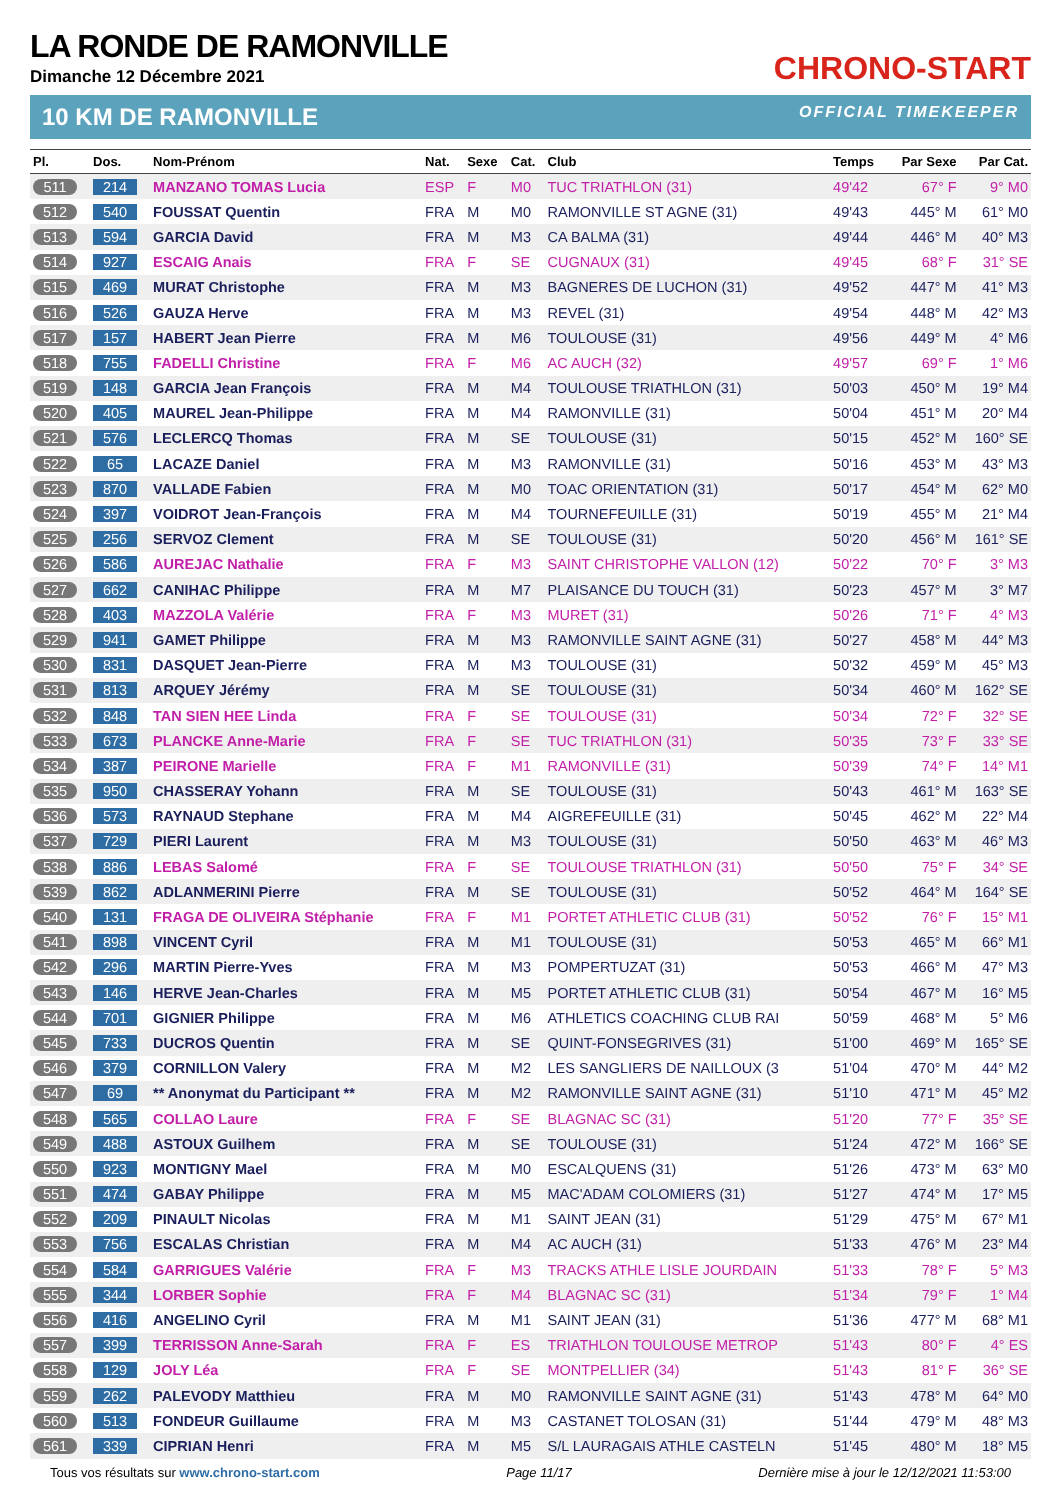LA RONDE DE RAMONVILLE
Dimanche 12 Décembre 2021
CHRONO-START
10 KM DE RAMONVILLE OFFICIAL TIMEKEEPER
| Pl. | Dos. | Nom-Prénom | Nat. | Sexe | Cat. | Club | Temps | Par Sexe | Par Cat. |
| --- | --- | --- | --- | --- | --- | --- | --- | --- | --- |
| 511 | 214 | MANZANO TOMAS Lucia | ESP | F | M0 | TUC TRIATHLON (31) | 49'42 | 67° F | 9° M0 |
| 512 | 540 | FOUSSAT Quentin | FRA | M | M0 | RAMONVILLE ST AGNE (31) | 49'43 | 445° M | 61° M0 |
| 513 | 594 | GARCIA David | FRA | M | M3 | CA BALMA (31) | 49'44 | 446° M | 40° M3 |
| 514 | 927 | ESCAIG Anais | FRA | F | SE | CUGNAUX (31) | 49'45 | 68° F | 31° SE |
| 515 | 469 | MURAT Christophe | FRA | M | M3 | BAGNERES DE LUCHON (31) | 49'52 | 447° M | 41° M3 |
| 516 | 526 | GAUZA Herve | FRA | M | M3 | REVEL (31) | 49'54 | 448° M | 42° M3 |
| 517 | 157 | HABERT Jean Pierre | FRA | M | M6 | TOULOUSE (31) | 49'56 | 449° M | 4° M6 |
| 518 | 755 | FADELLI Christine | FRA | F | M6 | AC AUCH (32) | 49'57 | 69° F | 1° M6 |
| 519 | 148 | GARCIA Jean François | FRA | M | M4 | TOULOUSE TRIATHLON (31) | 50'03 | 450° M | 19° M4 |
| 520 | 405 | MAUREL Jean-Philippe | FRA | M | M4 | RAMONVILLE (31) | 50'04 | 451° M | 20° M4 |
| 521 | 576 | LECLERCQ Thomas | FRA | M | SE | TOULOUSE (31) | 50'15 | 452° M | 160° SE |
| 522 | 65 | LACAZE Daniel | FRA | M | M3 | RAMONVILLE (31) | 50'16 | 453° M | 43° M3 |
| 523 | 870 | VALLADE Fabien | FRA | M | M0 | TOAC ORIENTATION (31) | 50'17 | 454° M | 62° M0 |
| 524 | 397 | VOIDROT Jean-François | FRA | M | M4 | TOURNEFEUILLE (31) | 50'19 | 455° M | 21° M4 |
| 525 | 256 | SERVOZ Clement | FRA | M | SE | TOULOUSE (31) | 50'20 | 456° M | 161° SE |
| 526 | 586 | AUREJAC Nathalie | FRA | F | M3 | SAINT CHRISTOPHE VALLON (12) | 50'22 | 70° F | 3° M3 |
| 527 | 662 | CANIHAC Philippe | FRA | M | M7 | PLAISANCE DU TOUCH (31) | 50'23 | 457° M | 3° M7 |
| 528 | 403 | MAZZOLA Valérie | FRA | F | M3 | MURET (31) | 50'26 | 71° F | 4° M3 |
| 529 | 941 | GAMET Philippe | FRA | M | M3 | RAMONVILLE SAINT AGNE (31) | 50'27 | 458° M | 44° M3 |
| 530 | 831 | DASQUET Jean-Pierre | FRA | M | M3 | TOULOUSE (31) | 50'32 | 459° M | 45° M3 |
| 531 | 813 | ARQUEY Jérémy | FRA | M | SE | TOULOUSE (31) | 50'34 | 460° M | 162° SE |
| 532 | 848 | TAN SIEN HEE Linda | FRA | F | SE | TOULOUSE (31) | 50'34 | 72° F | 32° SE |
| 533 | 673 | PLANCKE Anne-Marie | FRA | F | SE | TUC TRIATHLON (31) | 50'35 | 73° F | 33° SE |
| 534 | 387 | PEIRONE Marielle | FRA | F | M1 | RAMONVILLE (31) | 50'39 | 74° F | 14° M1 |
| 535 | 950 | CHASSERAY Yohann | FRA | M | SE | TOULOUSE (31) | 50'43 | 461° M | 163° SE |
| 536 | 573 | RAYNAUD Stephane | FRA | M | M4 | AIGREFEUILLE (31) | 50'45 | 462° M | 22° M4 |
| 537 | 729 | PIERI Laurent | FRA | M | M3 | TOULOUSE (31) | 50'50 | 463° M | 46° M3 |
| 538 | 886 | LEBAS Salomé | FRA | F | SE | TOULOUSE TRIATHLON (31) | 50'50 | 75° F | 34° SE |
| 539 | 862 | ADLANMERINI Pierre | FRA | M | SE | TOULOUSE (31) | 50'52 | 464° M | 164° SE |
| 540 | 131 | FRAGA DE OLIVEIRA Stéphanie | FRA | F | M1 | PORTET ATHLETIC CLUB (31) | 50'52 | 76° F | 15° M1 |
| 541 | 898 | VINCENT Cyril | FRA | M | M1 | TOULOUSE (31) | 50'53 | 465° M | 66° M1 |
| 542 | 296 | MARTIN Pierre-Yves | FRA | M | M3 | POMPERTUZAT (31) | 50'53 | 466° M | 47° M3 |
| 543 | 146 | HERVE Jean-Charles | FRA | M | M5 | PORTET ATHLETIC CLUB (31) | 50'54 | 467° M | 16° M5 |
| 544 | 701 | GIGNIER Philippe | FRA | M | M6 | ATHLETICS COACHING CLUB RAI | 50'59 | 468° M | 5° M6 |
| 545 | 733 | DUCROS Quentin | FRA | M | SE | QUINT-FONSEGRIVES (31) | 51'00 | 469° M | 165° SE |
| 546 | 379 | CORNILLON Valery | FRA | M | M2 | LES SANGLIERS DE NAILLOUX (3 | 51'04 | 470° M | 44° M2 |
| 547 | 69 | ** Anonymat du Participant ** | FRA | M | M2 | RAMONVILLE SAINT AGNE (31) | 51'10 | 471° M | 45° M2 |
| 548 | 565 | COLLAO Laure | FRA | F | SE | BLAGNAC SC (31) | 51'20 | 77° F | 35° SE |
| 549 | 488 | ASTOUX Guilhem | FRA | M | SE | TOULOUSE (31) | 51'24 | 472° M | 166° SE |
| 550 | 923 | MONTIGNY Mael | FRA | M | M0 | ESCALQUENS (31) | 51'26 | 473° M | 63° M0 |
| 551 | 474 | GABAY Philippe | FRA | M | M5 | MAC'ADAM COLOMIERS (31) | 51'27 | 474° M | 17° M5 |
| 552 | 209 | PINAULT Nicolas | FRA | M | M1 | SAINT JEAN (31) | 51'29 | 475° M | 67° M1 |
| 553 | 756 | ESCALAS Christian | FRA | M | M4 | AC AUCH (31) | 51'33 | 476° M | 23° M4 |
| 554 | 584 | GARRIGUES Valérie | FRA | F | M3 | TRACKS ATHLE LISLE JOURDAIN | 51'33 | 78° F | 5° M3 |
| 555 | 344 | LORBER Sophie | FRA | F | M4 | BLAGNAC SC (31) | 51'34 | 79° F | 1° M4 |
| 556 | 416 | ANGELINO Cyril | FRA | M | M1 | SAINT JEAN (31) | 51'36 | 477° M | 68° M1 |
| 557 | 399 | TERRISSON Anne-Sarah | FRA | F | ES | TRIATHLON TOULOUSE METROP | 51'43 | 80° F | 4° ES |
| 558 | 129 | JOLY Léa | FRA | F | SE | MONTPELLIER (34) | 51'43 | 81° F | 36° SE |
| 559 | 262 | PALEVODY Matthieu | FRA | M | M0 | RAMONVILLE SAINT AGNE (31) | 51'43 | 478° M | 64° M0 |
| 560 | 513 | FONDEUR Guillaume | FRA | M | M3 | CASTANET TOLOSAN (31) | 51'44 | 479° M | 48° M3 |
| 561 | 339 | CIPRIAN Henri | FRA | M | M5 | S/L LAURAGAIS ATHLE CASTELN | 51'45 | 480° M | 18° M5 |
Tous vos résultats sur www.chrono-start.com Page 11/17 Dernière mise à jour le 12/12/2021 11:53:00